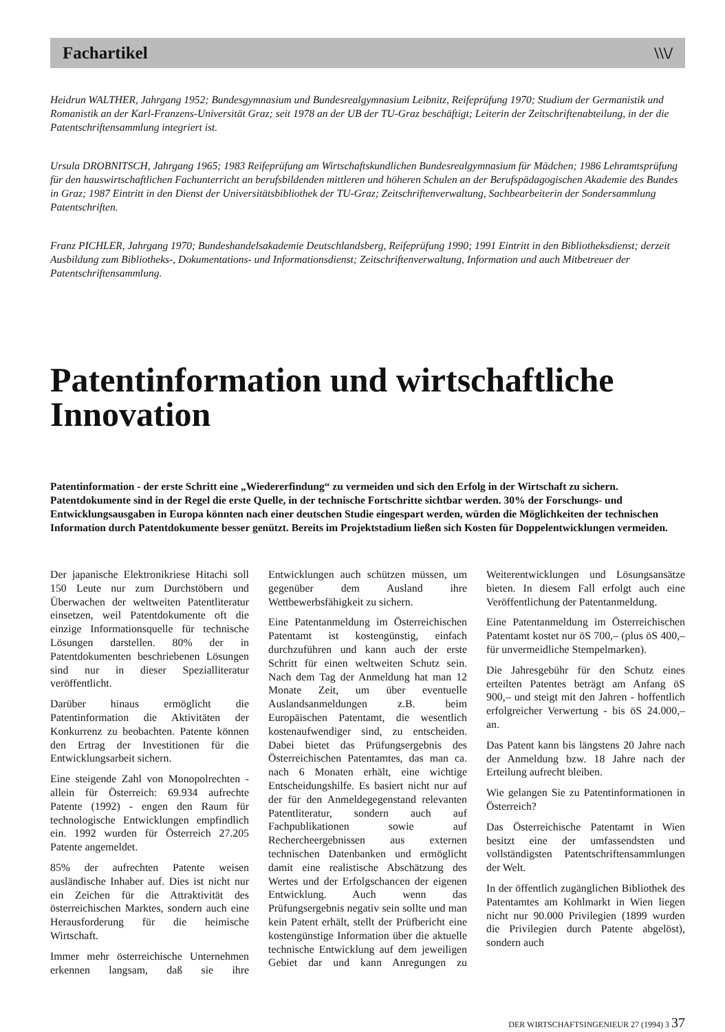Fachartikel \\\/
Heidrun WALTHER, Jahrgang 1952; Bundesgymnasium und Bundesrealgymnasium Leibnitz, Reifeprüfung 1970; Studium der Germanistik und Romanistik an der Karl-Franzens-Universität Graz; seit 1978 an der UB der TU-Graz beschäftigt; Leiterin der Zeitschriftenabteilung, in der die Patentschriftensammlung integriert ist.
Ursula DROBNITSCH, Jahrgang 1965; 1983 Reifeprüfung am Wirtschaftskundlichen Bundesrealgymnasium für Mädchen; 1986 Lehramtsprüfung für den hauswirtschaftlichen Fachunterricht an berufsbildenden mittleren und höheren Schulen an der Berufspädagogischen Akademie des Bundes in Graz; 1987 Eintritt in den Dienst der Universitätsbibliothek der TU-Graz; Zeitschriftenverwaltung, Sachbearbeiterin der Sondersammlung Patentschriften.
Franz PICHLER, Jahrgang 1970; Bundeshandelsakademie Deutschlandsberg, Reifeprüfung 1990; 1991 Eintritt in den Bibliotheksdienst; derzeit Ausbildung zum Bibliotheks-, Dokumentations- und Informationsdienst; Zeitschriftenverwaltung, Information und auch Mitbetreuer der Patentschriftensammlung.
Patentinformation und wirtschaftliche Innovation
Patentinformation - der erste Schritt eine „Wiedererfindung“ zu vermeiden und sich den Erfolg in der Wirtschaft zu sichern. Patentdokumente sind in der Regel die erste Quelle, in der technische Fortschritte sichtbar werden. 30% der Forschungs- und Entwicklungsausgaben in Europa könnten nach einer deutschen Studie eingespart werden, würden die Möglichkeiten der technischen Information durch Patentdokumente besser genützt. Bereits im Projektstadium ließen sich Kosten für Doppelentwicklungen vermeiden.
Der japanische Elektronikriese Hitachi soll 150 Leute nur zum Durchstöbern und Überwachen der weltweiten Patentliteratur einsetzen, weil Patentdokumente oft die einzige Informationsquelle für technische Lösungen darstellen. 80% der in Patentdokumenten beschriebenen Lösungen sind nur in dieser Spezialliteratur veröffentlicht.
Darüber hinaus ermöglicht die Patentinformation die Aktivitäten der Konkurrenz zu beobachten. Patente können den Ertrag der Investitionen für die Entwicklungsarbeit sichern.
Eine steigende Zahl von Monopolrechten - allein für Österreich: 69.934 aufrechte Patente (1992) - engen den Raum für technologische Entwicklungen empfindlich ein. 1992 wurden für Österreich 27.205 Patente angemeldet.
85% der aufrechten Patente weisen ausländische Inhaber auf. Dies ist nicht nur ein Zeichen für die Attraktivität des österreichischen Marktes, sondern auch eine Herausforderung für die heimische Wirtschaft.
Immer mehr österreichische Unternehmen erkennen langsam, daß sie ihre Entwicklungen auch schützen müssen, um gegenüber dem Ausland ihre Wettbewerbsfähigkeit zu sichern.
Eine Patentanmeldung im Österreichischen Patentamt ist kostengünstig, einfach durchzuführen und kann auch der erste Schritt für einen weltweiten Schutz sein. Nach dem Tag der Anmeldung hat man 12 Monate Zeit, um über eventuelle Auslandsanmeldungen z.B. beim Europäischen Patentamt, die wesentlich kostenaufwendiger sind, zu entscheiden. Dabei bietet das Prüfungsergebnis des Österreichischen Patentamtes, das man ca. nach 6 Monaten erhält, eine wichtige Entscheidungshilfe. Es basiert nicht nur auf der für den Anmeldegegenstand relevanten Patentliteratur, sondern auch auf Fachpublikationen sowie auf Rechercheergebnissen aus externen technischen Datenbanken und ermöglicht damit eine realistische Abschätzung des Wertes und der Erfolgschancen der eigenen Entwicklung. Auch wenn das Prüfungsergebnis negativ sein sollte und man kein Patent erhält, stellt der Prüfbericht eine kostengünstige Information über die aktuelle technische Entwicklung auf dem jeweiligen Gebiet dar und kann Anregungen zu Weiterentwicklungen und Lösungsansätze bieten. In diesem Fall erfolgt auch eine Veröffentlichung der Patentanmeldung.
Eine Patentanmeldung im Österreichischen Patentamt kostet nur öS 700,– (plus öS 400,– für unvermeidliche Stempelmarken).
Die Jahresgebühr für den Schutz eines erteilten Patentes beträgt am Anfang öS 900,– und steigt mit den Jahren - hoffentlich erfolgreicher Verwertung - bis öS 24.000,– an.
Das Patent kann bis längstens 20 Jahre nach der Anmeldung bzw. 18 Jahre nach der Erteilung aufrecht bleiben.
Wie gelangen Sie zu Patentinformationen in Österreich?
Das Österreichische Patentamt in Wien besitzt eine der umfassendsten und vollständigsten Patentschriftensammlungen der Welt.
In der öffentlich zugänglichen Bibliothek des Patentamtes am Kohlmarkt in Wien liegen nicht nur 90.000 Privilegien (1899 wurden die Privilegien durch Patente abgelöst), sondern auch
DER WIRTSCHAFTSINGENIEUR 27 (1994) 3 37